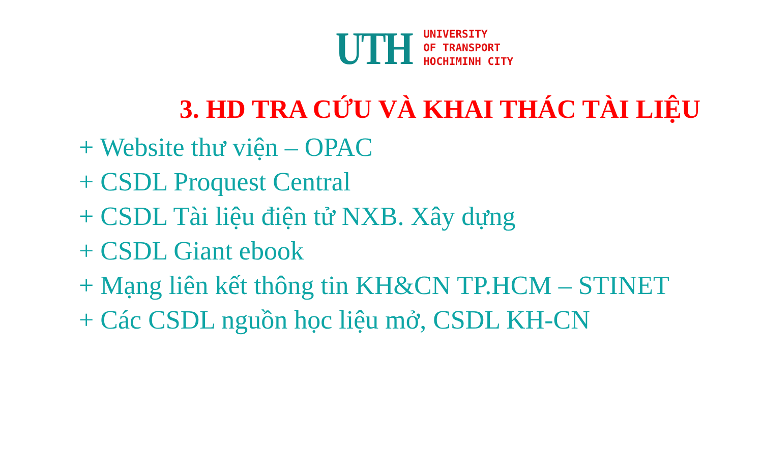UTH
UNIVERSITY
OF TRANSPORT
HOCHIMINH CITY
3. HD TRA CỨU VÀ KHAI THÁC TÀI LIỆU
+ Website thư viện – OPAC
+ CSDL Proquest Central
+ CSDL Tài liệu điện tử NXB. Xây dựng
+ CSDL Giant ebook
+ Mạng liên kết thông tin KH&CN TP.HCM – STINET
+ Các CSDL nguồn học liệu mở, CSDL KH-CN